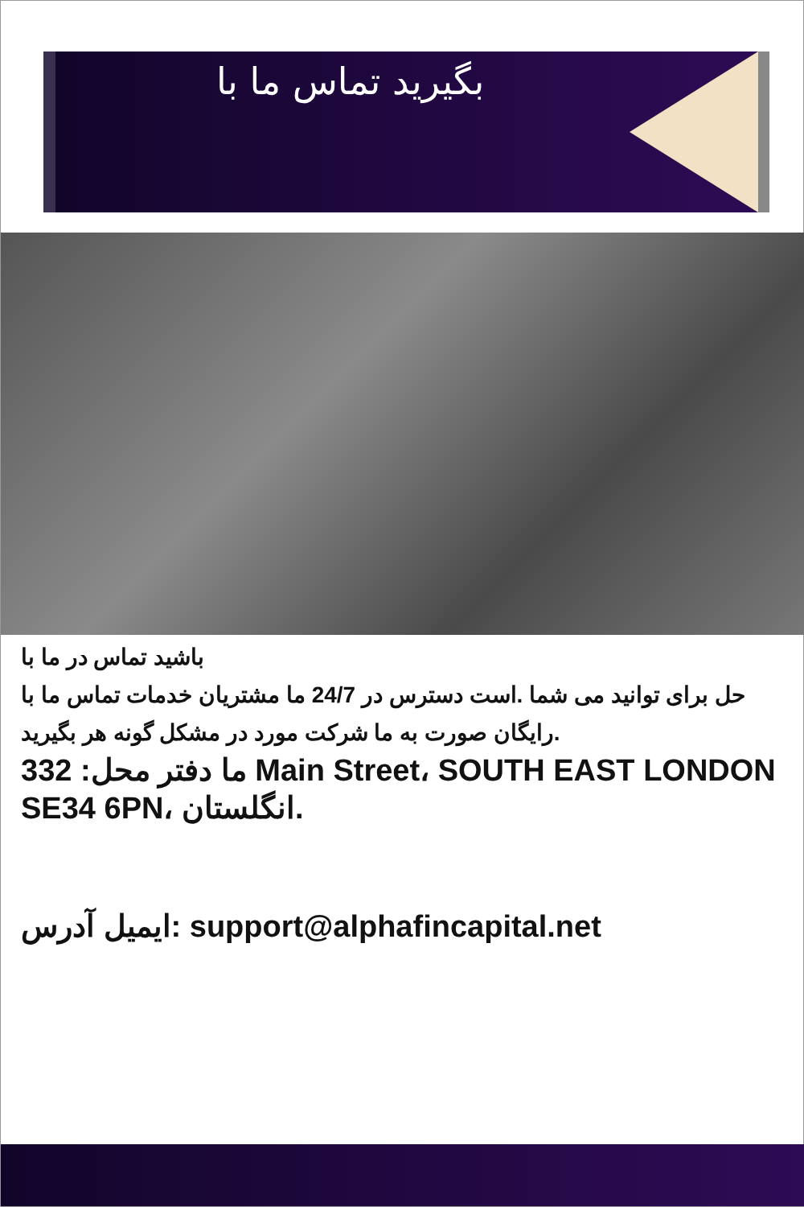بگیرید تماس ما با
باشید تماس در ما با
حل برای توانید می شما .است دسترس در 24/7 ما مشتریان خدمات تماس ما با رایگان صورت به ما شرکت مورد در مشکل گونه هر بگیرید.
ما دفتر محل: 332 Main Street، SOUTH EAST LONDON SE34 6PN، انگلستان.
ایمیل آدرس: support@alphafincapital.net